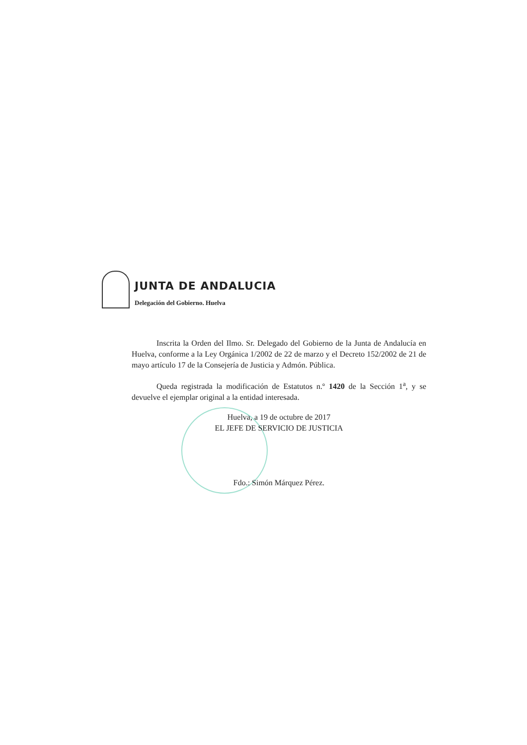JUNTA DE ANDALUCIA
Delegación del Gobierno. Huelva
Inscrita la Orden del Ilmo. Sr. Delegado del Gobierno de la Junta de Andalucía en Huelva, conforme a la Ley Orgánica 1/2002 de 22 de marzo y el Decreto 152/2002 de 21 de mayo artículo 17 de la Consejería de Justicia y Admón. Pública.
Queda registrada la modificación de Estatutos n.º 1420 de la Sección 1<sup>a</sup>, y se devuelve el ejemplar original a la entidad interesada.
Huelva, a 19 de octubre de 2017
EL JEFE DE SERVICIO DE JUSTICIA
Fdo.: Simón Márquez Pérez.